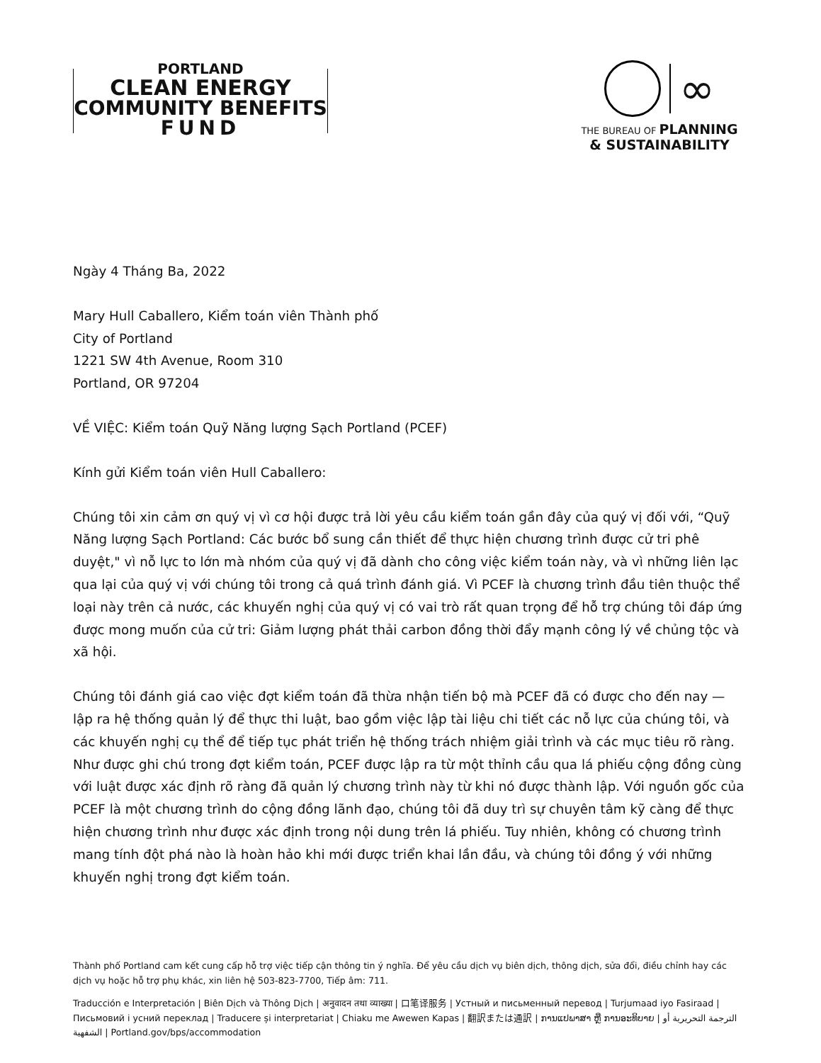PORTLAND
CLEAN ENERGY
COMMUNITY BENEFITS
FUND
∞
THE BUREAU OF PLANNING
& SUSTAINABILITY
Ngày 4 Tháng Ba, 2022
Mary Hull Caballero, Kiểm toán viên Thành phố
City of Portland
1221 SW 4th Avenue, Room 310
Portland, OR 97204
VỀ VIỆC: Kiểm toán Quỹ Năng lượng Sạch Portland (PCEF)
Kính gửi Kiểm toán viên Hull Caballero:
Chúng tôi xin cảm ơn quý vị vì cơ hội được trả lời yêu cầu kiểm toán gần đây của quý vị đối với, “Quỹ Năng lượng Sạch Portland: Các bước bổ sung cần thiết để thực hiện chương trình được cử tri phê duyệt," vì nỗ lực to lớn mà nhóm của quý vị đã dành cho công việc kiểm toán này, và vì những liên lạc qua lại của quý vị với chúng tôi trong cả quá trình đánh giá. Vì PCEF là chương trình đầu tiên thuộc thể loại này trên cả nước, các khuyến nghị của quý vị có vai trò rất quan trọng để hỗ trợ chúng tôi đáp ứng được mong muốn của cử tri: Giảm lượng phát thải carbon đồng thời đẩy mạnh công lý về chủng tộc và xã hội.
Chúng tôi đánh giá cao việc đợt kiểm toán đã thừa nhận tiến bộ mà PCEF đã có được cho đến nay — lập ra hệ thống quản lý để thực thi luật, bao gồm việc lập tài liệu chi tiết các nỗ lực của chúng tôi, và các khuyến nghị cụ thể để tiếp tục phát triển hệ thống trách nhiệm giải trình và các mục tiêu rõ ràng. Như được ghi chú trong đợt kiểm toán, PCEF được lập ra từ một thỉnh cầu qua lá phiếu cộng đồng cùng với luật được xác định rõ ràng đã quản lý chương trình này từ khi nó được thành lập. Với nguồn gốc của PCEF là một chương trình do cộng đồng lãnh đạo, chúng tôi đã duy trì sự chuyên tâm kỹ càng để thực hiện chương trình như được xác định trong nội dung trên lá phiếu. Tuy nhiên, không có chương trình mang tính đột phá nào là hoàn hảo khi mới được triển khai lần đầu, và chúng tôi đồng ý với những khuyến nghị trong đợt kiểm toán.
Thành phố Portland cam kết cung cấp hỗ trợ việc tiếp cận thông tin ý nghĩa. Để yêu cầu dịch vụ biên dịch, thông dịch, sửa đổi, điều chỉnh hay các dịch vụ hoặc hỗ trợ phụ khác, xin liên hệ 503-823-7700, Tiếp âm: 711.
Traducción e Interpretación | Biên Dịch và Thông Dịch | अनुवादन तथा व्याख्या | 口笔译服务 | Устный и письменный перевод | Turjumaad iyo Fasiraad | Письмовий і усний переклад | Traducere și interpretariat | Chiaku me Awewen Kapas | 翻訳または通訳 | ການແປພາສາ ຫຼື ການອະທິບາຍ | الترجمة التحريرية أو الشفهية | Portland.gov/bps/accommodation